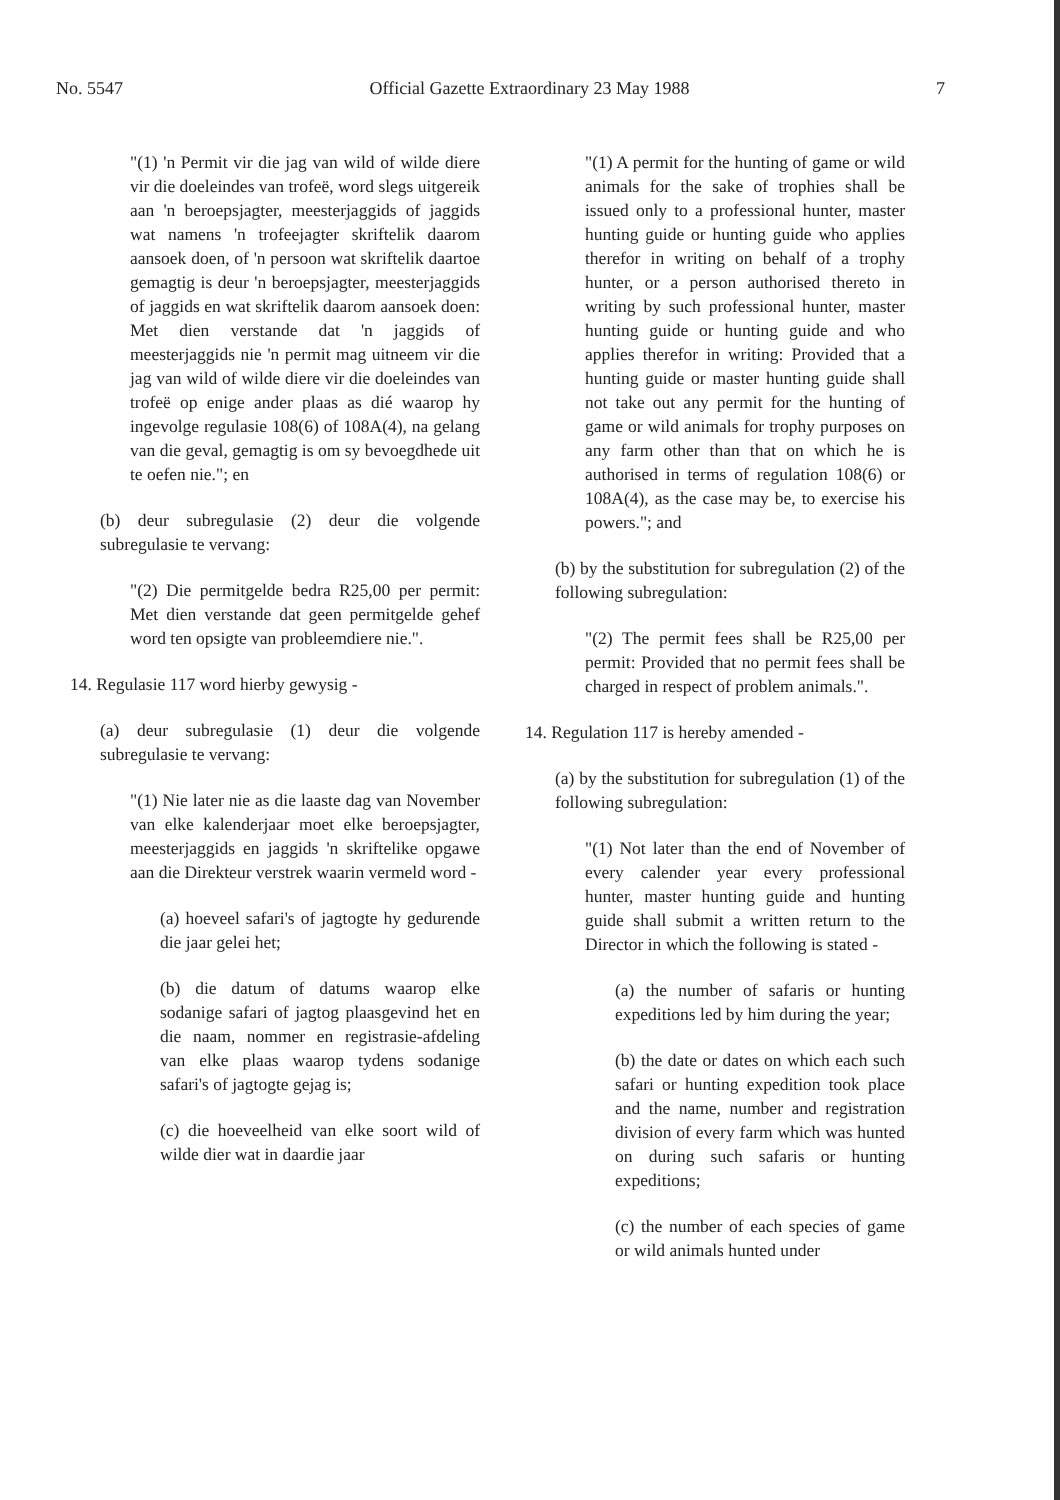No. 5547 Official Gazette Extraordinary 23 May 1988 7
"(1) 'n Permit vir die jag van wild of wilde diere vir die doeleindes van trofeë, word slegs uitgereik aan 'n beroepsjagter, meesterjaggids of jaggids wat namens 'n trofeejagter skriftelik daarom aansoek doen, of 'n persoon wat skriftelik daartoe gemagtig is deur 'n beroepsjagter, meesterjaggids of jaggids en wat skriftelik daarom aansoek doen: Met dien verstande dat 'n jaggids of meesterjaggids nie 'n permit mag uitneem vir die jag van wild of wilde diere vir die doeleindes van trofeë op enige ander plaas as dié waarop hy ingevolge regulasie 108(6) of 108A(4), na gelang van die geval, gemagtig is om sy bevoegdhede uit te oefen nie."; en
(b) deur subregulasie (2) deur die volgende subregulasie te vervang:
"(2) Die permitgelde bedra R25,00 per permit: Met dien verstande dat geen permitgelde gehef word ten opsigte van probleemdiere nie.".
14. Regulasie 117 word hierby gewysig -
(a) deur subregulasie (1) deur die volgende subregulasie te vervang:
"(1) Nie later nie as die laaste dag van November van elke kalenderjaar moet elke beroepsjagter, meesterjaggids en jaggids 'n skriftelike opgawe aan die Direkteur verstrek waarin vermeld word -
(a) hoeveel safari's of jagtogte hy gedurende die jaar gelei het;
(b) die datum of datums waarop elke sodanige safari of jagtog plaasgevind het en die naam, nommer en registrasie-afdeling van elke plaas waarop tydens sodanige safari's of jagtogte gejag is;
(c) die hoeveelheid van elke soort wild of wilde dier wat in daardie jaar
"(1) A permit for the hunting of game or wild animals for the sake of trophies shall be issued only to a professional hunter, master hunting guide or hunting guide who applies therefor in writing on behalf of a trophy hunter, or a person authorised thereto in writing by such professional hunter, master hunting guide or hunting guide and who applies therefor in writing: Provided that a hunting guide or master hunting guide shall not take out any permit for the hunting of game or wild animals for trophy purposes on any farm other than that on which he is authorised in terms of regulation 108(6) or 108A(4), as the case may be, to exercise his powers."; and
(b) by the substitution for subregulation (2) of the following subregulation:
"(2) The permit fees shall be R25,00 per permit: Provided that no permit fees shall be charged in respect of problem animals.".
14. Regulation 117 is hereby amended -
(a) by the substitution for subregulation (1) of the following subregulation:
"(1) Not later than the end of November of every calender year every professional hunter, master hunting guide and hunting guide shall submit a written return to the Director in which the following is stated -
(a) the number of safaris or hunting expeditions led by him during the year;
(b) the date or dates on which each such safari or hunting expedition took place and the name, number and registration division of every farm which was hunted on during such safaris or hunting expeditions;
(c) the number of each species of game or wild animals hunted under